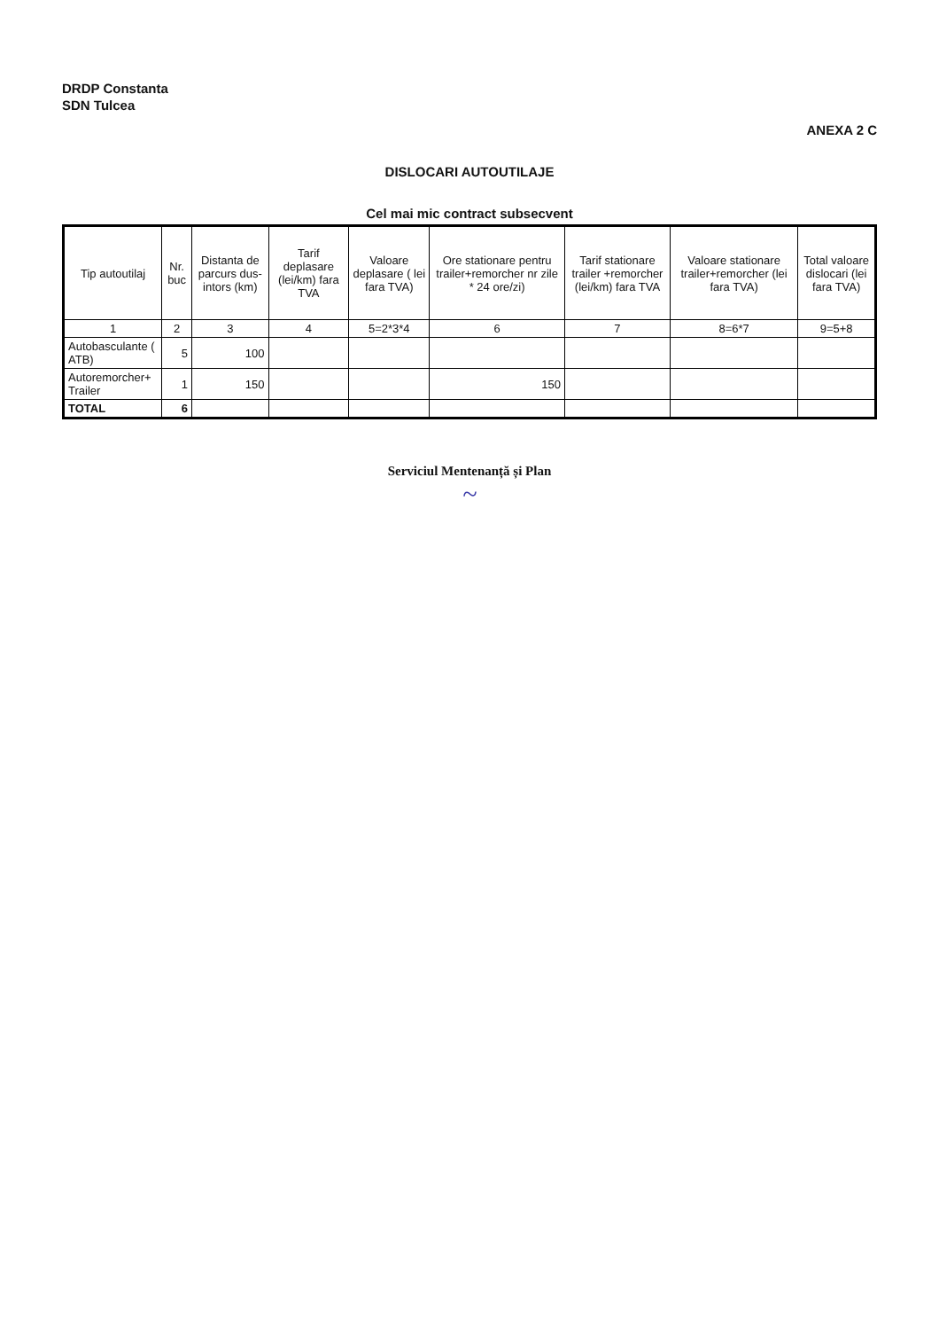DRDP Constanta
SDN Tulcea
ANEXA 2 C
DISLOCARI AUTOUTILAJE
Cel mai mic contract subsecvent
| Tip autoutilaj | Nr. buc | Distanta de parcurs dus-intors (km) | Tarif deplasare (lei/km) fara TVA | Valoare deplasare ( lei fara TVA) | Ore stationare pentru trailer+remorcher nr zile * 24 ore/zi) | Tarif stationare trailer +remorcher (lei/km) fara TVA | Valoare stationare trailer+remorcher (lei fara TVA) | Total valoare dislocari (lei fara TVA) |
| --- | --- | --- | --- | --- | --- | --- | --- | --- |
| 1 | 2 | 3 | 4 | 5=2*3*4 | 6 | 7 | 8=6*7 | 9=5+8 |
| Autobasculante ( ATB) | 5 | 100 | | | | | | |
| Autoremorcher+ Trailer | 1 | 150 | | | 150 | | | |
| TOTAL | 6 | | | | | | | |
Serviciul Mentenanță și Plan
~